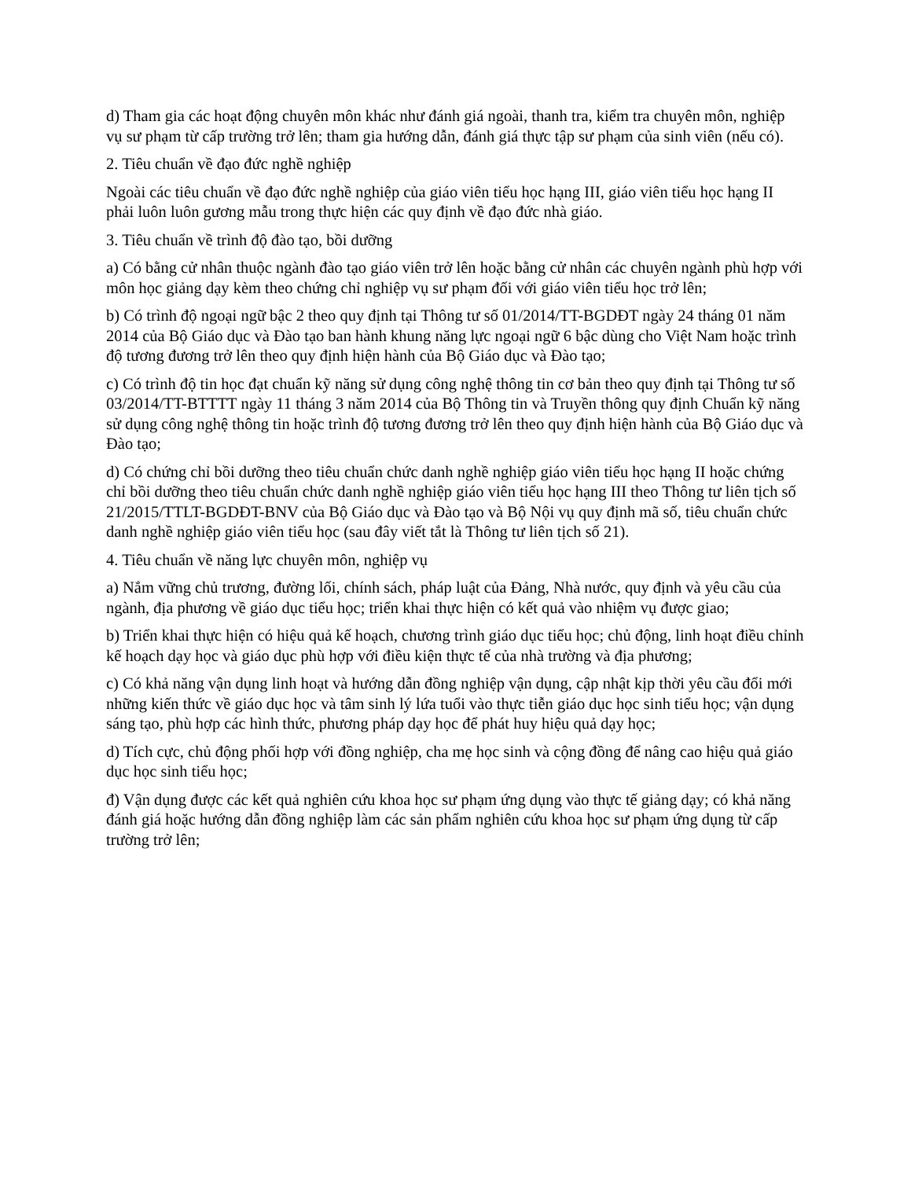d) Tham gia các hoạt động chuyên môn khác như đánh giá ngoài, thanh tra, kiểm tra chuyên môn, nghiệp vụ sư phạm từ cấp trường trở lên; tham gia hướng dẫn, đánh giá thực tập sư phạm của sinh viên (nếu có).
2. Tiêu chuẩn về đạo đức nghề nghiệp
Ngoài các tiêu chuẩn về đạo đức nghề nghiệp của giáo viên tiểu học hạng III, giáo viên tiểu học hạng II phải luôn luôn gương mẫu trong thực hiện các quy định về đạo đức nhà giáo.
3. Tiêu chuẩn về trình độ đào tạo, bồi dưỡng
a) Có bằng cử nhân thuộc ngành đào tạo giáo viên trở lên hoặc bằng cử nhân các chuyên ngành phù hợp với môn học giảng dạy kèm theo chứng chỉ nghiệp vụ sư phạm đối với giáo viên tiểu học trở lên;
b) Có trình độ ngoại ngữ bậc 2 theo quy định tại Thông tư số 01/2014/TT-BGDĐT ngày 24 tháng 01 năm 2014 của Bộ Giáo dục và Đào tạo ban hành khung năng lực ngoại ngữ 6 bậc dùng cho Việt Nam hoặc trình độ tương đương trở lên theo quy định hiện hành của Bộ Giáo dục và Đào tạo;
c) Có trình độ tin học đạt chuẩn kỹ năng sử dụng công nghệ thông tin cơ bản theo quy định tại Thông tư số 03/2014/TT-BTTTT ngày 11 tháng 3 năm 2014 của Bộ Thông tin và Truyền thông quy định Chuẩn kỹ năng sử dụng công nghệ thông tin hoặc trình độ tương đương trở lên theo quy định hiện hành của Bộ Giáo dục và Đào tạo;
d) Có chứng chỉ bồi dưỡng theo tiêu chuẩn chức danh nghề nghiệp giáo viên tiểu học hạng II hoặc chứng chỉ bồi dưỡng theo tiêu chuẩn chức danh nghề nghiệp giáo viên tiểu học hạng III theo Thông tư liên tịch số 21/2015/TTLT-BGDĐT-BNV của Bộ Giáo dục và Đào tạo và Bộ Nội vụ quy định mã số, tiêu chuẩn chức danh nghề nghiệp giáo viên tiểu học (sau đây viết tắt là Thông tư liên tịch số 21).
4. Tiêu chuẩn về năng lực chuyên môn, nghiệp vụ
a) Nắm vững chủ trương, đường lối, chính sách, pháp luật của Đảng, Nhà nước, quy định và yêu cầu của ngành, địa phương về giáo dục tiểu học; triển khai thực hiện có kết quả vào nhiệm vụ được giao;
b) Triển khai thực hiện có hiệu quả kế hoạch, chương trình giáo dục tiểu học; chủ động, linh hoạt điều chỉnh kế hoạch dạy học và giáo dục phù hợp với điều kiện thực tế của nhà trường và địa phương;
c) Có khả năng vận dụng linh hoạt và hướng dẫn đồng nghiệp vận dụng, cập nhật kịp thời yêu cầu đổi mới những kiến thức về giáo dục học và tâm sinh lý lứa tuổi vào thực tiễn giáo dục học sinh tiểu học; vận dụng sáng tạo, phù hợp các hình thức, phương pháp dạy học để phát huy hiệu quả dạy học;
d) Tích cực, chủ động phối hợp với đồng nghiệp, cha mẹ học sinh và cộng đồng để nâng cao hiệu quả giáo dục học sinh tiểu học;
đ) Vận dụng được các kết quả nghiên cứu khoa học sư phạm ứng dụng vào thực tế giảng dạy; có khả năng đánh giá hoặc hướng dẫn đồng nghiệp làm các sản phẩm nghiên cứu khoa học sư phạm ứng dụng từ cấp trường trở lên;